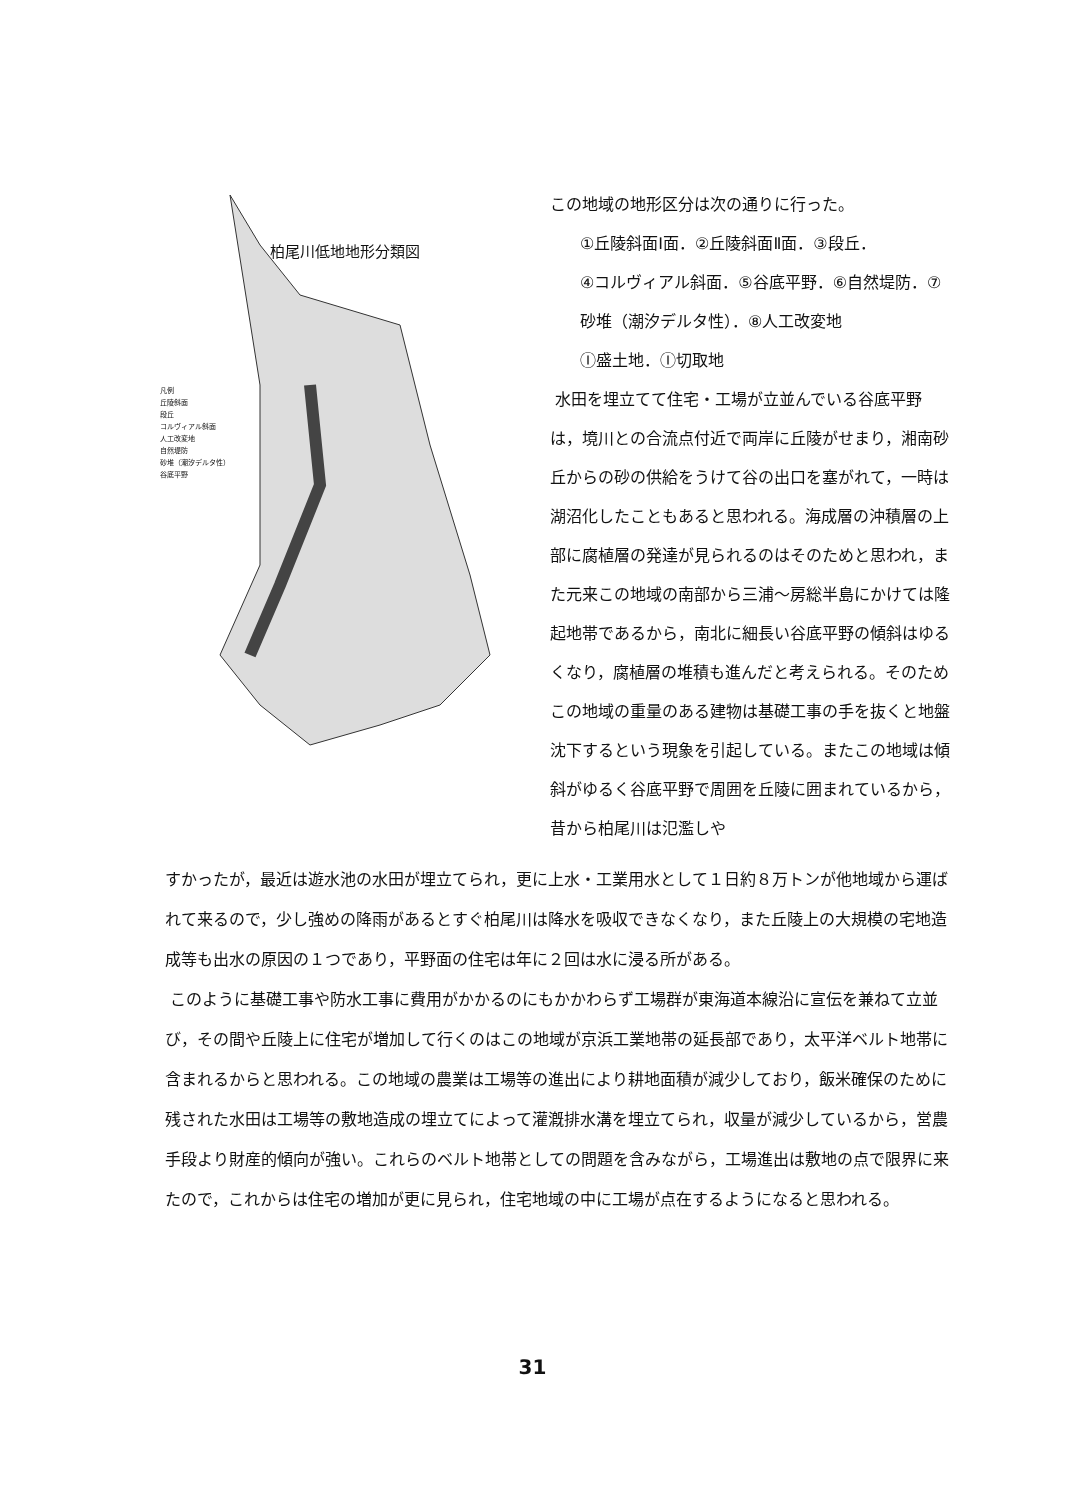柏尾川低地地形分類図
凡例
丘陵斜面
段丘
コルヴィアル斜面
人工改変地
自然堤防
砂堆（潮汐デルタ性）
谷底平野
この地域の地形区分は次の通りに行った。
①丘陵斜面Ⅰ面．②丘陵斜面Ⅱ面．③段丘．
④コルヴィアル斜面．⑤谷底平野．⑥自然堤防．⑦砂堆（潮汐デルタ性）．⑧人工改変地
Ⓘ盛土地．Ⓘ切取地
水田を埋立てて住宅・工場が立並んでいる谷底平野は，境川との合流点付近で両岸に丘陵がせまり，湘南砂丘からの砂の供給をうけて谷の出口を塞がれて，一時は湖沼化したこともあると思われる。海成層の沖積層の上部に腐植層の発達が見られるのはそのためと思われ，また元来この地域の南部から三浦～房総半島にかけては隆起地帯であるから，南北に細長い谷底平野の傾斜はゆるくなり，腐植層の堆積も進んだと考えられる。そのためこの地域の重量のある建物は基礎工事の手を抜くと地盤沈下するという現象を引起している。またこの地域は傾斜がゆるく谷底平野で周囲を丘陵に囲まれているから，昔から柏尾川は氾濫しや
すかったが，最近は遊水池の水田が埋立てられ，更に上水・工業用水として１日約８万トンが他地域から運ばれて来るので，少し強めの降雨があるとすぐ柏尾川は降水を吸収できなくなり，また丘陵上の大規模の宅地造成等も出水の原因の１つであり，平野面の住宅は年に２回は水に浸る所がある。
このように基礎工事や防水工事に費用がかかるのにもかかわらず工場群が東海道本線沿に宣伝を兼ねて立並び，その間や丘陵上に住宅が増加して行くのはこの地域が京浜工業地帯の延長部であり，太平洋ベルト地帯に含まれるからと思われる。この地域の農業は工場等の進出により耕地面積が減少しており，飯米確保のために残された水田は工場等の敷地造成の埋立てによって灌漑排水溝を埋立てられ，収量が減少しているから，営農手段より財産的傾向が強い。これらのベルト地帯としての問題を含みながら，工場進出は敷地の点で限界に来たので，これからは住宅の増加が更に見られ，住宅地域の中に工場が点在するようになると思われる。
31